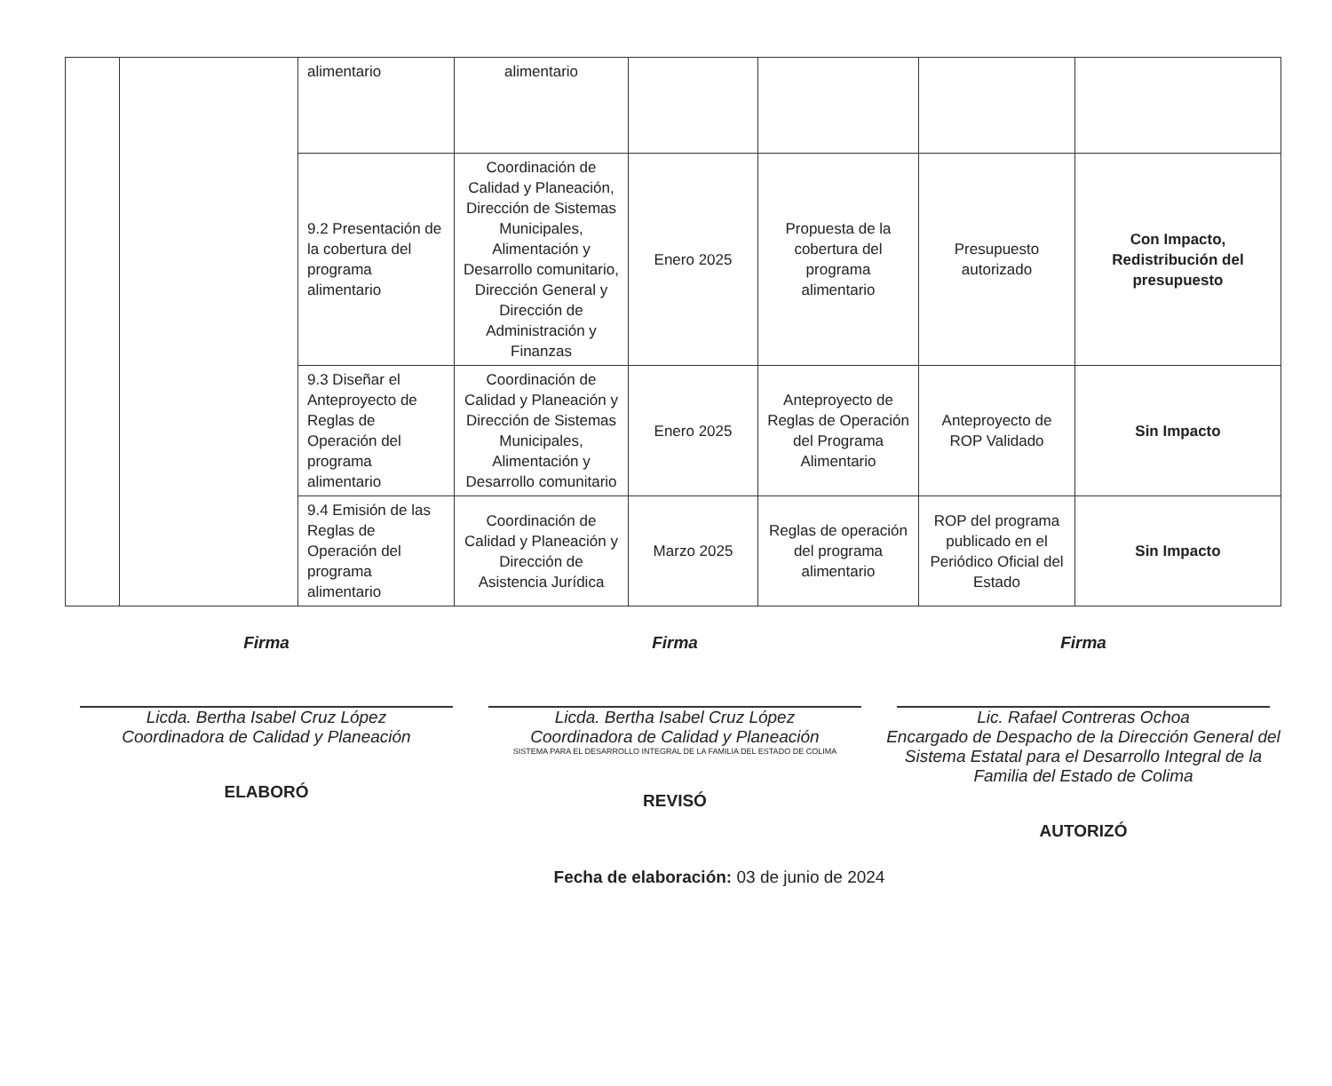| | | alimentario | alimentario | | | | |
| | | 9.2 Presentación de la cobertura del programa alimentario | Coordinación de Calidad y Planeación, Dirección de Sistemas Municipales, Alimentación y Desarrollo comunitario, Dirección General y Dirección de Administración y Finanzas | Enero 2025 | Propuesta de la cobertura del programa alimentario | Presupuesto autorizado | Con Impacto, Redistribución del presupuesto |
| | | 9.3 Diseñar el Anteproyecto de Reglas de Operación del programa alimentario | Coordinación de Calidad y Planeación y Dirección de Sistemas Municipales, Alimentación y Desarrollo comunitario | Enero 2025 | Anteproyecto de Reglas de Operación del Programa Alimentario | Anteproyecto de ROP Validado | Sin Impacto |
| | | 9.4 Emisión de las Reglas de Operación del programa alimentario | Coordinación de Calidad y Planeación y Dirección de Asistencia Jurídica | Marzo 2025 | Reglas de operación del programa alimentario | ROP del programa publicado en el Periódico Oficial del Estado | Sin Impacto |
Firma
Licda. Bertha Isabel Cruz López
Coordinadora de Calidad y Planeación
ELABORÓ
Firma
Licda. Bertha Isabel Cruz López
Coordinadora de Calidad y Planeación
SISTEMA PARA EL DESARROLLO INTEGRAL DE LA FAMILIA DEL ESTADO DE COLIMA
REVISÓ
Firma
Lic. Rafael Contreras Ochoa
Encargado de Despacho de la Dirección General del Sistema Estatal para el Desarrollo Integral de la Familia del Estado de Colima
AUTORIZÓ
Fecha de elaboración: 03 de junio de 2024